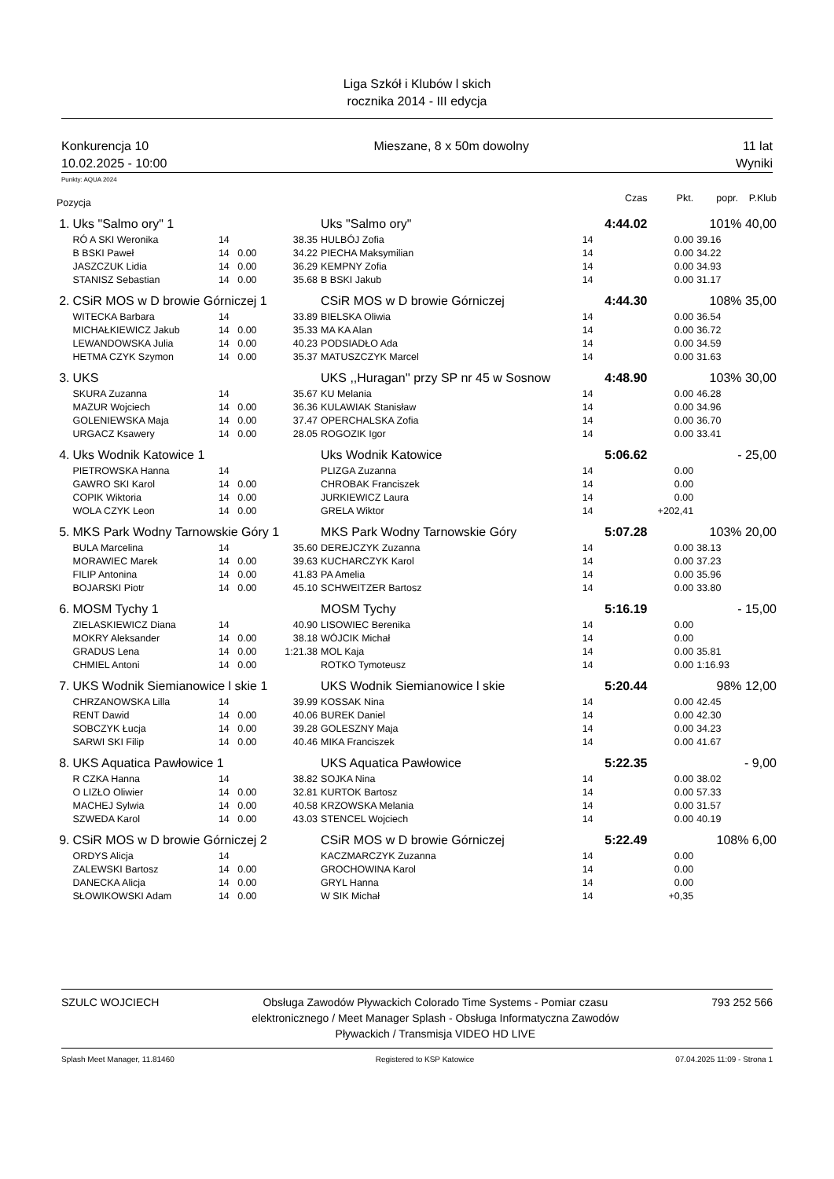Liga Szkół i Klubów l skich
rocznika 2014 - III edycja
Konkurencja 10
10.02.2025 - 10:00
Mieszane, 8 x 50m dowolny 11 lat
Wyniki
Punkty: AQUA 2024
| Pozycja | | | | | | Czas | Pkt. | popr. | P.Klub |
| 1. | Uks "Salmo ory" 1 | | | Uks "Salmo ory" | | 4:44.02 | | 101% 40,00 | |
| | RÓ A SKI Weronika | 14 | 38.35 | HULBÓJ Zofia | 14 | | 0.00 | 39.16 | |
| | B BSKI Paweł | 14 0.00 | 34.22 | PIECHA Maksymilian | 14 | | 0.00 | 34.22 | |
| | JASZCZUK Lidia | 14 0.00 | 36.29 | KEMPNY Zofia | 14 | | 0.00 | 34.93 | |
| | STANISZ Sebastian | 14 0.00 | 35.68 | B BSKI Jakub | 14 | | 0.00 | 31.17 | |
| 2. | CSiR MOS w D browie Górniczej 1 | | | CSiR MOS w D browie Górniczej | | 4:44.30 | | 108% 35,00 | |
| | WITECKA Barbara | 14 | 33.89 | BIELSKA Oliwia | 14 | | 0.00 | 36.54 | |
| | MICHAŁKIEWICZ Jakub | 14 0.00 | 35.33 | MA KA Alan | 14 | | 0.00 | 36.72 | |
| | LEWANDOWSKA Julia | 14 0.00 | 40.23 | PODSIADŁO Ada | 14 | | 0.00 | 34.59 | |
| | HETMA CZYK Szymon | 14 0.00 | 35.37 | MATUSZCZYK Marcel | 14 | | 0.00 | 31.63 | |
| 3. | UKS | | | UKS ,,Huragan'' przy SP nr 45 w Sosnow | | 4:48.90 | | 103% 30,00 | |
| | SKURA Zuzanna | 14 | 35.67 | KU Melania | 14 | | 0.00 | 46.28 | |
| | MAZUR Wojciech | 14 0.00 | 36.36 | KULAWIAK Stanisław | 14 | | 0.00 | 34.96 | |
| | GOLENIEWSKA Maja | 14 0.00 | 37.47 | OPERCHALSKA Zofia | 14 | | 0.00 | 36.70 | |
| | URGACZ Ksawery | 14 0.00 | 28.05 | ROGOZIK Igor | 14 | | 0.00 | 33.41 | |
| 4. | Uks Wodnik Katowice 1 | | | Uks Wodnik Katowice | | 5:06.62 | | - 25,00 | |
| | PIETROWSKA Hanna | 14 | | PLIZGA Zuzanna | 14 | | 0.00 | | |
| | GAWRO SKI Karol | 14 0.00 | | CHROBAK Franciszek | 14 | | 0.00 | | |
| | COPIK Wiktoria | 14 0.00 | | JURKIEWICZ Laura | 14 | | 0.00 | | |
| | WOLA CZYK Leon | 14 0.00 | | GRELA Wiktor | 14 | | +202,41 | | |
| 5. | MKS Park Wodny Tarnowskie Góry 1 | | | MKS Park Wodny Tarnowskie Góry | | 5:07.28 | | 103% 20,00 | |
| | BULA Marcelina | 14 | 35.60 | DEREJCZYK Zuzanna | 14 | | 0.00 | 38.13 | |
| | MORAWIEC Marek | 14 0.00 | 39.63 | KUCHARCZYK Karol | 14 | | 0.00 | 37.23 | |
| | FILIP Antonina | 14 0.00 | 41.83 | PA Amelia | 14 | | 0.00 | 35.96 | |
| | BOJARSKI Piotr | 14 0.00 | 45.10 | SCHWEITZER Bartosz | 14 | | 0.00 | 33.80 | |
| 6. | MOSM Tychy 1 | | | MOSM Tychy | | 5:16.19 | | - 15,00 | |
| | ZIELASKIEWICZ Diana | 14 | 40.90 | LISOWIEC Berenika | 14 | | 0.00 | | |
| | MOKRY Aleksander | 14 0.00 | 38.18 | WÓJCIK Michał | 14 | | 0.00 | | |
| | GRADUS Lena | 14 0.00 | 1:21.38 | MOL Kaja | 14 | | 0.00 | 35.81 | |
| | CHMIEL Antoni | 14 0.00 | | ROTKO Tymoteusz | 14 | | 0.00 | 1:16.93 | |
| 7. | UKS Wodnik Siemianowice l skie 1 | | | UKS Wodnik Siemianowice l skie | | 5:20.44 | | 98% 12,00 | |
| | CHRZANOWSKA Lilla | 14 | 39.99 | KOSSAK Nina | 14 | | 0.00 | 42.45 | |
| | RENT Dawid | 14 0.00 | 40.06 | BUREK Daniel | 14 | | 0.00 | 42.30 | |
| | SOBCZYK Łucja | 14 0.00 | 39.28 | GOLESZNY Maja | 14 | | 0.00 | 34.23 | |
| | SARWI SKI Filip | 14 0.00 | 40.46 | MIKA Franciszek | 14 | | 0.00 | 41.67 | |
| 8. | UKS Aquatica Pawłowice 1 | | | UKS Aquatica Pawłowice | | 5:22.35 | | - 9,00 | |
| | R CZKA Hanna | 14 | 38.82 | SOJKA Nina | 14 | | 0.00 | 38.02 | |
| | O LIZŁO Oliwier | 14 0.00 | 32.81 | KURTOK Bartosz | 14 | | 0.00 | 57.33 | |
| | MACHEJ Sylwia | 14 0.00 | 40.58 | KRZOWSKA Melania | 14 | | 0.00 | 31.57 | |
| | SZWEDA Karol | 14 0.00 | 43.03 | STENCEL Wojciech | 14 | | 0.00 | 40.19 | |
| 9. | CSiR MOS w D browie Górniczej 2 | | | CSiR MOS w D browie Górniczej | | 5:22.49 | | 108% 6,00 | |
| | ORDYS Alicja | 14 | | KACZMARCZYK Zuzanna | 14 | | 0.00 | | |
| | ZALEWSKI Bartosz | 14 0.00 | | GROCHOWINA Karol | 14 | | 0.00 | | |
| | DANECKA Alicja | 14 0.00 | | GRYL Hanna | 14 | | 0.00 | | |
| | SŁOWIKOWSKI Adam | 14 0.00 | | W SIK Michał | 14 | | +0,35 | | |
SZULC WOJCIECH Obsługa Zawodów Pływackich Colorado Time Systems - Pomiar czasu elektronicznego / Meet Manager Splash - Obsługa Informatyczna Zawodów Pływackich / Transmisja VIDEO HD LIVE
793 252 566
Splash Meet Manager, 11.81460 Registered to KSP Katowice 07.04.2025 11:09 - Strona 1